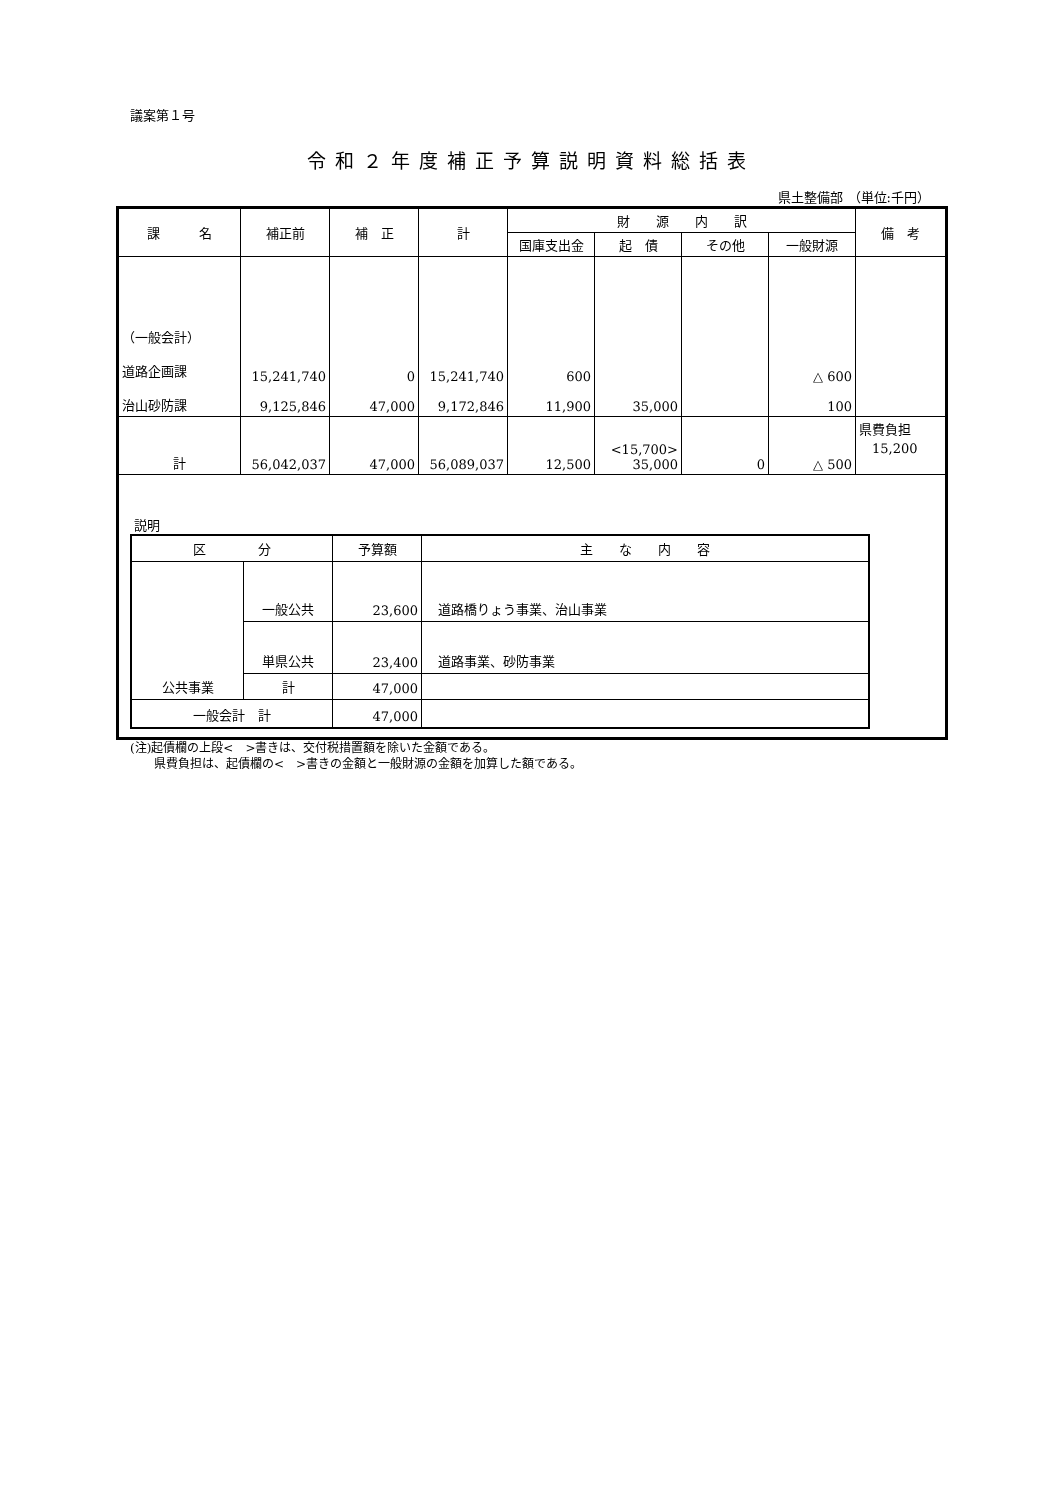議案第１号
令和２年度補正予算説明資料総括表
県土整備部 （単位:千円）
| 課 名 | 補正前 | 補 正 | 計 | 財 源 内 訳 | | | | 備 考 |
| --- | --- | --- | --- | --- | --- | --- | --- | --- |
| | | | | 国庫支出金 | 起 債 | その他 | 一般財源 | |
| （一般会計） 道路企画課 治山砂防課 | 15,241,740 9,125,846 | 0 47,000 | 15,241,740 9,172,846 | 600 11,900 | 35,000 | | △ 600 100 | |
| 計 | 56,042,037 | 47,000 | 56,089,037 | 12,500 | <15,700> 35,000 | 0 | △ 500 | 県費負担 15,200 |
| 説明 / 区 分 / / 予算額 / 主 な 内 容 / / --- / --- / --- / --- / / 公共事業 / 一般公共 / 23,600 / 道路橋りょう事業、治山事業 / / / 単県公共 / 23,400 / 道路事業、砂防事業 / / / 計 / 47,000 / / / 一般会計 計 / / 47,000 / / | | | | | | | | |
(注)起債欄の上段<　>書きは、交付税措置額を除いた金額である。
　　県費負担は、起債欄の<　>書きの金額と一般財源の金額を加算した額である。